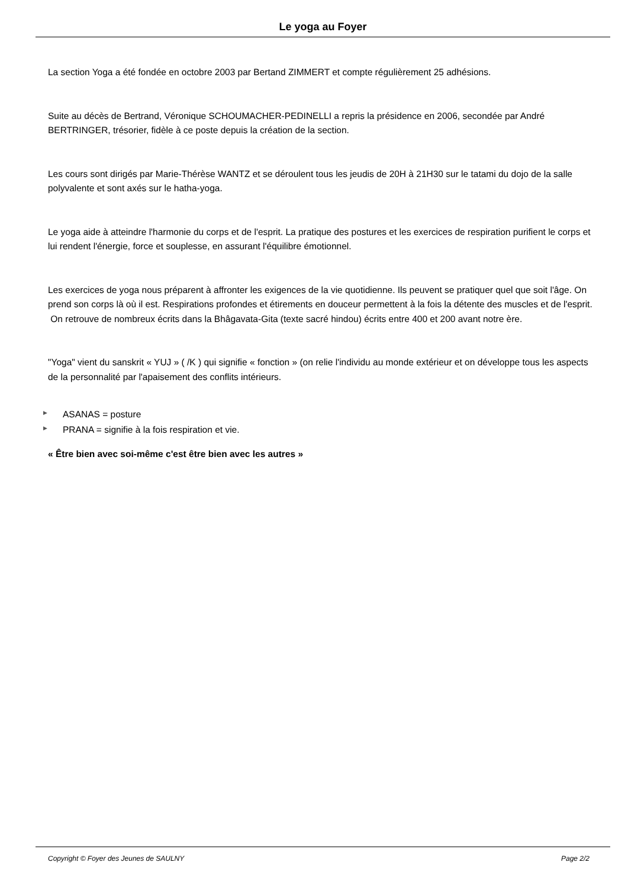Le yoga au Foyer
La section Yoga a été fondée en octobre 2003 par Bertand ZIMMERT et compte régulièrement 25 adhésions.
Suite au décès de Bertrand, Véronique SCHOUMACHER-PEDINELLI a repris la présidence en 2006, secondée par André BERTRINGER, trésorier, fidèle à ce poste depuis la création de la section.
Les cours sont dirigés par Marie-Thérèse WANTZ et se déroulent tous les jeudis de 20H à 21H30 sur le tatami du dojo de la salle polyvalente et sont axés sur le hatha-yoga.
Le yoga aide à atteindre l'harmonie du corps et de l'esprit. La pratique des postures et les exercices de respiration purifient le corps et lui rendent l'énergie, force et souplesse, en assurant l'équilibre émotionnel.
Les exercices de yoga nous préparent à affronter les exigences de la vie quotidienne. Ils peuvent se pratiquer quel que soit l'âge. On prend son corps là où il est. Respirations profondes et étirements en douceur permettent à la fois la détente des muscles et de l'esprit.
On retrouve de nombreux écrits dans la Bhâgavata-Gita (texte sacré hindou) écrits entre 400 et 200 avant notre ère.
"Yoga" vient du sanskrit « YUJ » ( /K ) qui signifie « fonction » (on relie l'individu au monde extérieur et on développe tous les aspects de la personnalité par l'apaisement des conflits intérieurs.
▶ ASANAS = posture
▶ PRANA = signifie à la fois respiration et vie.
« Être bien avec soi-même c'est être bien avec les autres »
Copyright © Foyer des Jeunes de SAULNY Page 2/2